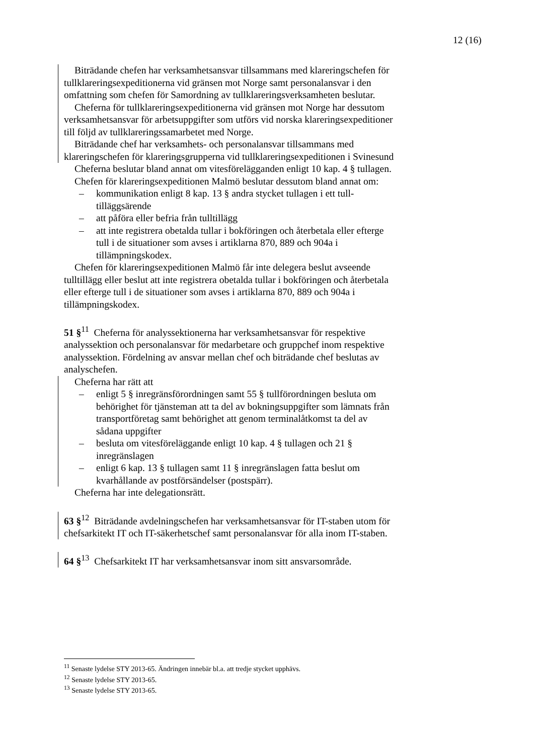12 (16)
Biträdande chefen har verksamhetsansvar tillsammans med klareringschefen för tullklareringsexpeditionerna vid gränsen mot Norge samt personalansvar i den omfattning som chefen för Samordning av tullklareringsverksamheten beslutar.
Cheferna för tullklareringsexpeditionerna vid gränsen mot Norge har dessutom verksamhetsansvar för arbetsuppgifter som utförs vid norska klareringsexpeditioner till följd av tullklareringssamarbetet med Norge.
Biträdande chef har verksamhets- och personalansvar tillsammans med klareringschefen för klareringsgrupperna vid tullklareringsexpeditionen i Svinesund
Cheferna beslutar bland annat om vitesförelägganden enligt 10 kap. 4 § tullagen.
Chefen för klareringsexpeditionen Malmö beslutar dessutom bland annat om:
– kommunikation enligt 8 kap. 13 § andra stycket tullagen i ett tull-tilläggsärende
– att påföra eller befria från tulltillägg
– att inte registrera obetalda tullar i bokföringen och återbetala eller efterge tull i de situationer som avses i artiklarna 870, 889 och 904a i tillämpningskodex.
Chefen för klareringsexpeditionen Malmö får inte delegera beslut avseende tulltillägg eller beslut att inte registrera obetalda tullar i bokföringen och återbetala eller efterge tull i de situationer som avses i artiklarna 870, 889 och 904a i tillämpningskodex.
51 §<sup>11</sup> Cheferna för analyssektionerna har verksamhetsansvar för respektive analyssektion och personalansvar för medarbetare och gruppchef inom respektive analyssektion. Fördelning av ansvar mellan chef och biträdande chef beslutas av analyschefen.
Cheferna har rätt att
– enligt 5 § inregränsförordningen samt 55 § tullförordningen besluta om behörighet för tjänsteman att ta del av bokningsuppgifter som lämnats från transportföretag samt behörighet att genom terminalåtkomst ta del av sådana uppgifter
– besluta om vitesföreläggande enligt 10 kap. 4 § tullagen och 21 § inregränslagen
– enligt 6 kap. 13 § tullagen samt 11 § inregränslagen fatta beslut om kvarhållande av postförsändelser (postspärr).
Cheferna har inte delegationsrätt.
63 §<sup>12</sup> Biträdande avdelningschefen har verksamhetsansvar för IT-staben utom för chefsarkitekt IT och IT-säkerhetschef samt personalansvar för alla inom IT-staben.
64 §<sup>13</sup> Chefsarkitekt IT har verksamhetsansvar inom sitt ansvarsområde.
<sup>11</sup> Senaste lydelse STY 2013-65. Ändringen innebär bl.a. att tredje stycket upphävs.
<sup>12</sup> Senaste lydelse STY 2013-65.
<sup>13</sup> Senaste lydelse STY 2013-65.